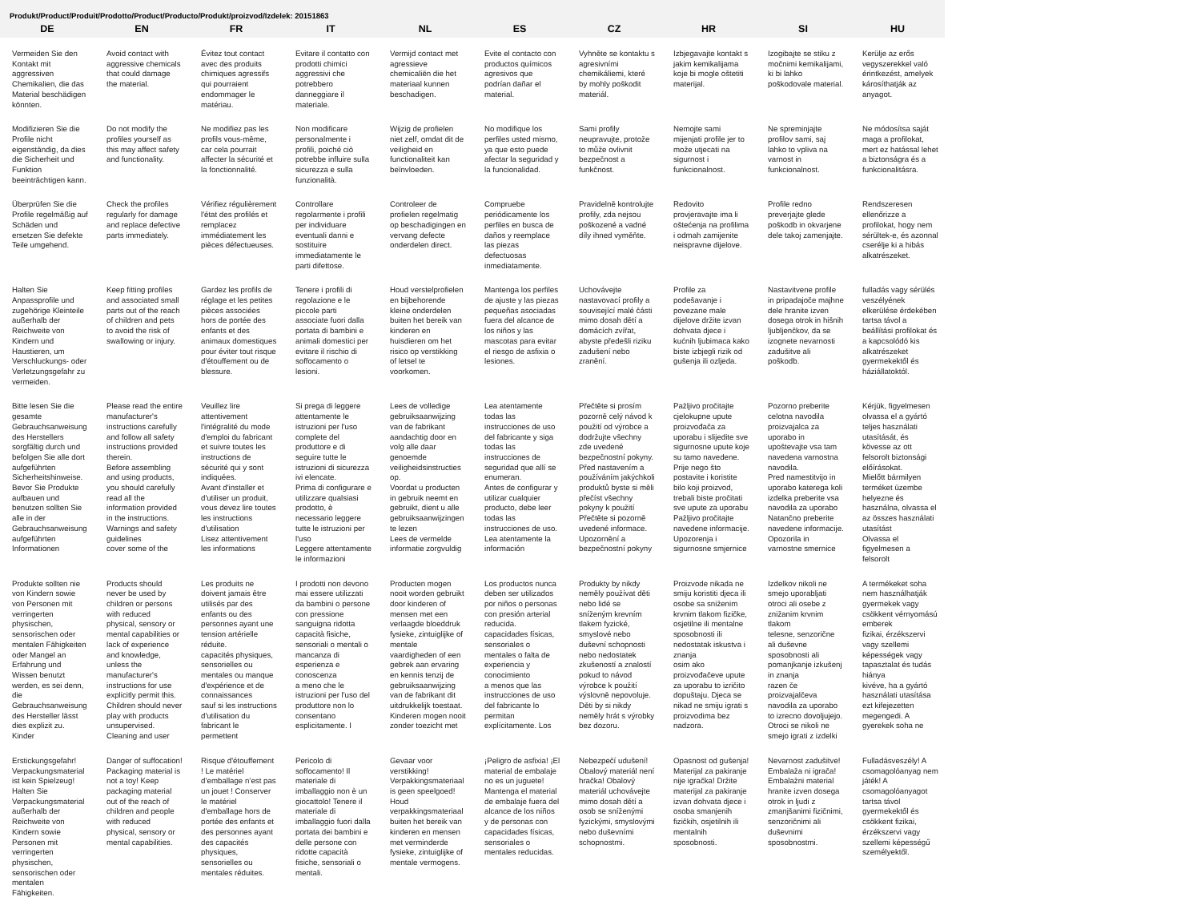Produkt/Product/Produit/Prodotto/Product/Producto/Produkt/proizvod/Izdelek: 20151863
| DE | EN | FR | IT | NL | ES | CZ | HR | SI | HU |
| --- | --- | --- | --- | --- | --- | --- | --- | --- | --- |
| Vermeiden Sie den Kontakt mit aggressiven Chemikalien, die das Material beschädigen könnten. | Avoid contact with aggressive chemicals that could damage the material. | Évitez tout contact avec des produits chimiques agressifs qui pourraient endommager le matériau. | Evitare il contatto con prodotti chimici aggressivi che potrebbero danneggiare il materiale. | Vermijd contact met agressieve chemicaliën die het materiaal kunnen beschadigen. | Evite el contacto con productos químicos agresivos que podrían dañar el material. | Vyhněte se kontaktu s agresivními chemikáliemi, které by mohly poškodit materiál. | Izbjegavajte kontakt s jakim kemikalijama koje bi mogle oštetiti materijal. | Izogibajte se stiku z močnimi kemikalijami, ki bi lahko poškodovale material. | Kerülje az erős vegyszerekkel való érintkezést, amelyek károsíthatják az anyagot. |
| Modifizieren Sie die Profile nicht eigenständig, da dies die Sicherheit und Funktion beeinträchtigen kann. | Do not modify the profiles yourself as this may affect safety and functionality. | Ne modifiez pas les profils vous-même, car cela pourrait affecter la sécurité et la fonctionnalité. | Non modificare personalmente i profili, poiché ciò potrebbe influire sulla sicurezza e sulla funzionalità. | Wijzig de profielen niet zelf, omdat dit de veiligheid en functionaliteit kan beïnvloeden. | No modifique los perfiles usted mismo, ya que esto puede afectar la seguridad y la funcionalidad. | Sami profily neupravujte, protože to může ovlivnit bezpečnost a funkčnost. | Nemojte sami mijenjati profile jer to može utjecati na sigurnost i funkcionalnost. | Ne spreminjajte profilov sami, saj lahko to vpliva na varnost in funkcionalnost. | Ne módosítsa saját maga a profilokat, mert ez hatással lehet a biztonságra és a funkcionalitásra. |
| Überprüfen Sie die Profile regelmäßig auf Schäden und ersetzen Sie defekte Teile umgehend. | Check the profiles regularly for damage and replace defective parts immediately. | Vérifiez régulièrement l'état des profilés et remplacez immédiatement les pièces défectueuses. | Controllare regolarmente i profili per individuare eventuali danni e sostituire immediatamente le parti difettose. | Controleer de profielen regelmatig op beschadigingen en vervang defecte onderdelen direct. | Compruebe periódicamente los perfiles en busca de daños y reemplace las piezas defectuosas inmediatamente. | Pravidelně kontrolujte profily, zda nejsou poškozené a vadné díly ihned vyměňte. | Redovito provjeravajte ima li oštećenja na profilima i odmah zamijenite neispravne dijelove. | Profile redno preverjajte glede poškodb in okvarjene dele takoj zamenjajte. | Rendszeresen ellenőrizze a profilokat, hogy nem sérültek-e, és azonnal cserélje ki a hibás alkatrészeket. |
| Halten Sie Anpassprofile und zugehörige Kleinteile außerhalb der Reichweite von Kindern und Haustieren, um Verschluckungs- oder Verletzungsgefahr zu vermeiden. | Keep fitting profiles and associated small parts out of the reach of children and pets to avoid the risk of swallowing or injury. | Gardez les profils de réglage et les petites pièces associées hors de portée des enfants et des animaux domestiques pour éviter tout risque d'étouffement ou de blessure. | Tenere i profili di regolazione e le piccole parti associate fuori dalla portata di bambini e animali domestici per evitare il rischio di soffocamento o lesioni. | Houd verstelprofielen en bijbehorende kleine onderdelen buiten het bereik van kinderen en huisdieren om het risico op verstikking of letsel te voorkomen. | Mantenga los perfiles de ajuste y las piezas pequeñas asociadas fuera del alcance de los niños y las mascotas para evitar el riesgo de asfixia o lesiones. | Uchovávejte nastavovací profily a související malé části mimo dosah dětí a domácích zvířat, abyste předešli riziku zadušení nebo zranění. | Profile za podešavanje i povezane male dijelove držite izvan dohvata djece i kućnih ljubimaca kako biste izbjegli rizik od gušenja ili ozljeda. | Nastavitvene profile in pripadajoče majhne dele hranite izven dosega otrok in hišnih ljubljenčkov, da se izognete nevarnosti zadušitve ali poškodb. | fulladás vagy sérülés veszélyének elkerülése érdekében tartsa távol a beállítási profilokat és a kapcsolódó kis alkatrészeket gyermekektől és háziállatoktól. |
| Bitte lesen Sie die gesamte Gebrauchsanweisung des Herstellers sorgfältig durch und befolgen Sie alle dort aufgeführten Sicherheitshinweise. Bevor Sie Produkte aufbauen und benutzen sollten Sie alle in der Gebrauchsanweisung aufgeführten Informationen | Please read the entire manufacturer's instructions carefully and follow all safety instructions provided therein. Before assembling and using products, you should carefully read all the information provided in the instructions. Warnings and safety guidelines cover some of the | Veuillez lire attentivement l'intégralité du mode d'emploi du fabricant et suivre toutes les instructions de sécurité qui y sont indiquées. Avant d'installer et d'utiliser un produit, vous devez lire toutes les instructions d'utilisation Lisez attentivement les informations | Si prega di leggere attentamente le istruzioni per l'uso complete del produttore e di seguire tutte le istruzioni di sicurezza ivi elencate. Prima di configurare e utilizzare qualsiasi prodotto, è necessario leggere tutte le istruzioni per l'uso Leggere attentamente le informazioni | Lees de volledige gebruiksaanwijzing van de fabrikant aandachtig door en volg alle daar genoemde veiligheidsinstructies op. Voordat u producten in gebruik neemt en gebruikt, dient u alle gebruiksaanwijzingen te lezen Lees de vermelde informatie zorgvuldig | Lea atentamente todas las instrucciones de uso del fabricante y siga todas las instrucciones de seguridad que allí se enumeran. Antes de configurar y utilizar cualquier producto, debe leer todas las instrucciones de uso. Lea atentamente la información | Přečtěte si prosím pozorně celý návod k použití od výrobce a dodržujte všechny zde uvedené bezpečnostní pokyny. Před nastavením a používáním jakýchkoli produktů byste si měli přečíst všechny pokyny k použití Přečtěte si pozorně uvedené informace. Upozornění a bezpečnostní pokyny | Pažljivo pročitajte cjelokupne upute proizvođača za uporabu i slijedite sve sigurnosne upute koje su tamo navedene. Prije nego što postavite i koristite bilo koji proizvod, trebali biste pročitati sve upute za uporabu Pažljivo pročitajte navedene informacije. Upozorenja i sigurnosne smjernice | Pozorno preberite celotna navodila proizvajalca za uporabo in upoštevajte vsa tam navedena varnostna navodila. Pred namestitvijo in uporabo katerega koli izdelka preberite vsa navodila za uporabo Natančno preberite navedene informacije. Opozorila in varnostne smernice | Kérjük, figyelmesen olvassa el a gyártó teljes használati utasítását, és kövesse az ott felsorolt biztonsági előírásokat. Mielőtt bármilyen terméket üzembe helyezne és használna, olvassa el az összes használati utasítást Olvassa el figyelmesen a felsorolt |
| Produkte sollten nie von Kindern sowie von Personen mit verringerten physischen, sensorischen oder mentalen Fähigkeiten oder Mangel an Erfahrung und Wissen benutzt werden, es sei denn, die Gebrauchsanweisung des Hersteller lässt dies explizit zu. Kinder | Products should never be used by children or persons with reduced physical, sensory or mental capabilities or lack of experience and knowledge, unless the manufacturer's instructions for use explicitly permit this. Children should never play with products unsupervised. Cleaning and user | Les produits ne doivent jamais être utilisés par des enfants ou des personnes ayant une tension artérielle réduite. capacités physiques, sensorielles ou mentales ou manque d'expérience et de connaissances sauf si les instructions d'utilisation du fabricant le permettent | I prodotti non devono mai essere utilizzati da bambini o persone con pressione sanguigna ridotta capacità fisiche, sensoriali o mentali o mancanza di esperienza e conoscenza a meno che le istruzioni per l'uso del produttore non lo consentano esplicitamente. I | Producten mogen nooit worden gebruikt door kinderen of mensen met een verlaagde bloeddruk fysieke, zintuiglijke of mentale vaardigheden of een gebrek aan ervaring en kennis tenzij de gebruiksaanwijzing van de fabrikant dit uitdrukkelijk toestaat. Kinderen mogen nooit zonder toezicht met | Los productos nunca deben ser utilizados por niños o personas con presión arterial reducida. capacidades físicas, sensoriales o mentales o falta de experiencia y conocimiento a menos que las instrucciones de uso del fabricante lo permitan explícitamente. Los | Produkty by nikdy neměly používat děti nebo lidé se sníženým krevním tlakem fyzické, smyslové nebo duševní schopnosti nebo nedostatek zkušeností a znalostí pokud to návod výrobce k použití výslovně nepovoluje. Děti by si nikdy neměly hrát s výrobky bez dozoru. | Proizvode nikada ne smiju koristiti djeca ili osobe sa sniženim krvnim tlakom fizičke, osjetilne ili mentalne sposobnosti ili nedostatak iskustva i znanja osim ako proizvođačeve upute za uporabu to izričito dopuštaju. Djeca se nikad ne smiju igrati s proizvodima bez nadzora. | Izdelkov nikoli ne smejo uporabljati otroci ali osebe z znižanim krvnim tlakom telesne, senzorične ali duševne sposobnosti ali pomanjkanje izkušenj in znanja razen če proizvajalčeva navodila za uporabo to izrecno dovoljujejo. Otroci se nikoli ne smejo igrati z izdelki | A termékeket soha nem használhatják gyermekek vagy csökkent vérnyomású emberek fizikai, érzékszervi vagy szellemi képességek vagy tapasztalat és tudás hiánya kivéve, ha a gyártó használati utasítása ezt kifejezetten megengedi. A gyerekek soha ne |
| Erstickungsgefahr! Verpackungsmaterial ist kein Spielzeug! Halten Sie Verpackungsmaterial außerhalb der Reichweite von Kindern sowie Personen mit verringerten physischen, sensorischen oder mentalen Fähigkeiten. | Danger of suffocation! Packaging material is not a toy! Keep packaging material out of the reach of children and people with reduced physical, sensory or mental capabilities. | Risque d'étouffement ! Le matériel d’emballage n’est pas un jouet ! Conserver le matériel d'emballage hors de portée des enfants et des personnes ayant des capacités physiques, sensorielles ou mentales réduites. | Pericolo di soffocamento! Il materiale di imballaggio non è un giocattolo! Tenere il materiale di imballaggio fuori dalla portata dei bambini e delle persone con ridotte capacità fisiche, sensoriali o mentali. | Gevaar voor verstikking! Verpakkingsmateriaal is geen speelgoed! Houd verpakkingsmateriaal buiten het bereik van kinderen en mensen met verminderde fysieke, zintuiglijke of mentale vermogens. | ¡Peligro de asfixia! ¡El material de embalaje no es un juguete! Mantenga el material de embalaje fuera del alcance de los niños y de personas con capacidades físicas, sensoriales o mentales reducidas. | Nebezpečí udušení! Obalový materiál není hračka! Obalový materiál uchovávejte mimo dosah dětí a osob se sníženými fyzickými, smyslovými nebo duševními schopnostmi. | Opasnost od gušenja! Materijal za pakiranje nije igračka! Držite materijal za pakiranje izvan dohvata djece i osoba smanjenih fizičkih, osjetilnih ili mentalnih sposobnosti. | Nevarnost zadušitve! Embalaža ni igrača! Embalažni material hranite izven dosega otrok in ljudi z zmanjšanimi fizičnimi, senzoričnimi ali duševnimi sposobnostmi. | Fulladásveszély! A csomagolóanyag nem játék! A csomagolóanyagot tartsa távol gyermekektől és csökkent fizikai, érzékszervi vagy szellemi képességű személyektől. |